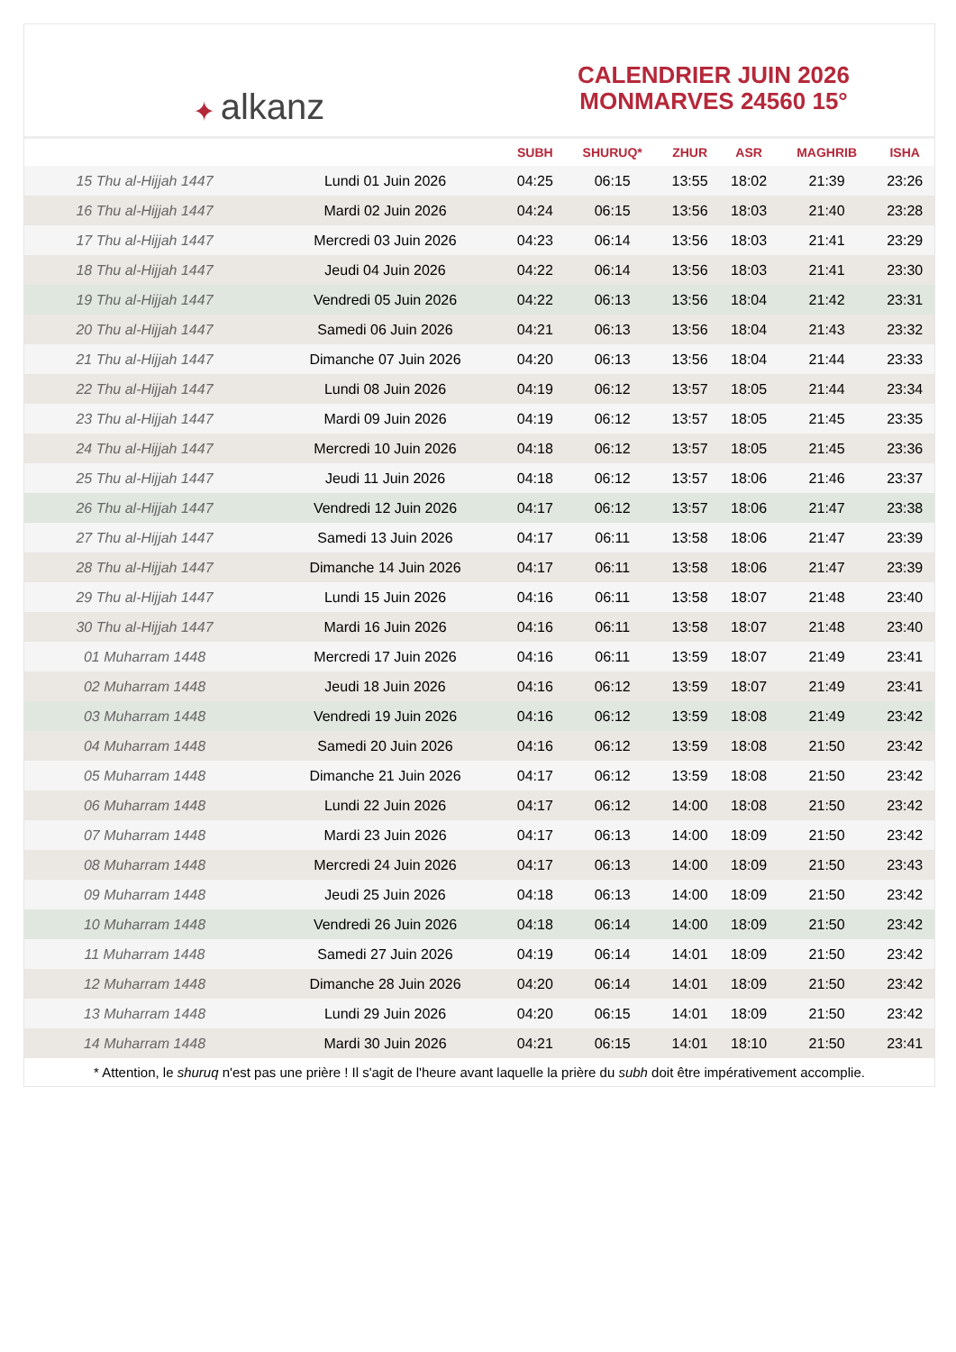✦ alkanz
CALENDRIER JUIN 2026
MONMARVES 24560 15°
| | | SUBH | SHURUQ* | ZHUR | ASR | MAGHRIB | ISHA |
| --- | --- | --- | --- | --- | --- | --- | --- |
| 15 Thu al-Hijjah 1447 | Lundi 01 Juin 2026 | 04:25 | 06:15 | 13:55 | 18:02 | 21:39 | 23:26 |
| 16 Thu al-Hijjah 1447 | Mardi 02 Juin 2026 | 04:24 | 06:15 | 13:56 | 18:03 | 21:40 | 23:28 |
| 17 Thu al-Hijjah 1447 | Mercredi 03 Juin 2026 | 04:23 | 06:14 | 13:56 | 18:03 | 21:41 | 23:29 |
| 18 Thu al-Hijjah 1447 | Jeudi 04 Juin 2026 | 04:22 | 06:14 | 13:56 | 18:03 | 21:41 | 23:30 |
| 19 Thu al-Hijjah 1447 | Vendredi 05 Juin 2026 | 04:22 | 06:13 | 13:56 | 18:04 | 21:42 | 23:31 |
| 20 Thu al-Hijjah 1447 | Samedi 06 Juin 2026 | 04:21 | 06:13 | 13:56 | 18:04 | 21:43 | 23:32 |
| 21 Thu al-Hijjah 1447 | Dimanche 07 Juin 2026 | 04:20 | 06:13 | 13:56 | 18:04 | 21:44 | 23:33 |
| 22 Thu al-Hijjah 1447 | Lundi 08 Juin 2026 | 04:19 | 06:12 | 13:57 | 18:05 | 21:44 | 23:34 |
| 23 Thu al-Hijjah 1447 | Mardi 09 Juin 2026 | 04:19 | 06:12 | 13:57 | 18:05 | 21:45 | 23:35 |
| 24 Thu al-Hijjah 1447 | Mercredi 10 Juin 2026 | 04:18 | 06:12 | 13:57 | 18:05 | 21:45 | 23:36 |
| 25 Thu al-Hijjah 1447 | Jeudi 11 Juin 2026 | 04:18 | 06:12 | 13:57 | 18:06 | 21:46 | 23:37 |
| 26 Thu al-Hijjah 1447 | Vendredi 12 Juin 2026 | 04:17 | 06:12 | 13:57 | 18:06 | 21:47 | 23:38 |
| 27 Thu al-Hijjah 1447 | Samedi 13 Juin 2026 | 04:17 | 06:11 | 13:58 | 18:06 | 21:47 | 23:39 |
| 28 Thu al-Hijjah 1447 | Dimanche 14 Juin 2026 | 04:17 | 06:11 | 13:58 | 18:06 | 21:47 | 23:39 |
| 29 Thu al-Hijjah 1447 | Lundi 15 Juin 2026 | 04:16 | 06:11 | 13:58 | 18:07 | 21:48 | 23:40 |
| 30 Thu al-Hijjah 1447 | Mardi 16 Juin 2026 | 04:16 | 06:11 | 13:58 | 18:07 | 21:48 | 23:40 |
| 01 Muharram 1448 | Mercredi 17 Juin 2026 | 04:16 | 06:11 | 13:59 | 18:07 | 21:49 | 23:41 |
| 02 Muharram 1448 | Jeudi 18 Juin 2026 | 04:16 | 06:12 | 13:59 | 18:07 | 21:49 | 23:41 |
| 03 Muharram 1448 | Vendredi 19 Juin 2026 | 04:16 | 06:12 | 13:59 | 18:08 | 21:49 | 23:42 |
| 04 Muharram 1448 | Samedi 20 Juin 2026 | 04:16 | 06:12 | 13:59 | 18:08 | 21:50 | 23:42 |
| 05 Muharram 1448 | Dimanche 21 Juin 2026 | 04:17 | 06:12 | 13:59 | 18:08 | 21:50 | 23:42 |
| 06 Muharram 1448 | Lundi 22 Juin 2026 | 04:17 | 06:12 | 14:00 | 18:08 | 21:50 | 23:42 |
| 07 Muharram 1448 | Mardi 23 Juin 2026 | 04:17 | 06:13 | 14:00 | 18:09 | 21:50 | 23:42 |
| 08 Muharram 1448 | Mercredi 24 Juin 2026 | 04:17 | 06:13 | 14:00 | 18:09 | 21:50 | 23:43 |
| 09 Muharram 1448 | Jeudi 25 Juin 2026 | 04:18 | 06:13 | 14:00 | 18:09 | 21:50 | 23:42 |
| 10 Muharram 1448 | Vendredi 26 Juin 2026 | 04:18 | 06:14 | 14:00 | 18:09 | 21:50 | 23:42 |
| 11 Muharram 1448 | Samedi 27 Juin 2026 | 04:19 | 06:14 | 14:01 | 18:09 | 21:50 | 23:42 |
| 12 Muharram 1448 | Dimanche 28 Juin 2026 | 04:20 | 06:14 | 14:01 | 18:09 | 21:50 | 23:42 |
| 13 Muharram 1448 | Lundi 29 Juin 2026 | 04:20 | 06:15 | 14:01 | 18:09 | 21:50 | 23:42 |
| 14 Muharram 1448 | Mardi 30 Juin 2026 | 04:21 | 06:15 | 14:01 | 18:10 | 21:50 | 23:41 |
* Attention, le shuruq n'est pas une prière ! Il s'agit de l'heure avant laquelle la prière du subh doit être impérativement accomplie.